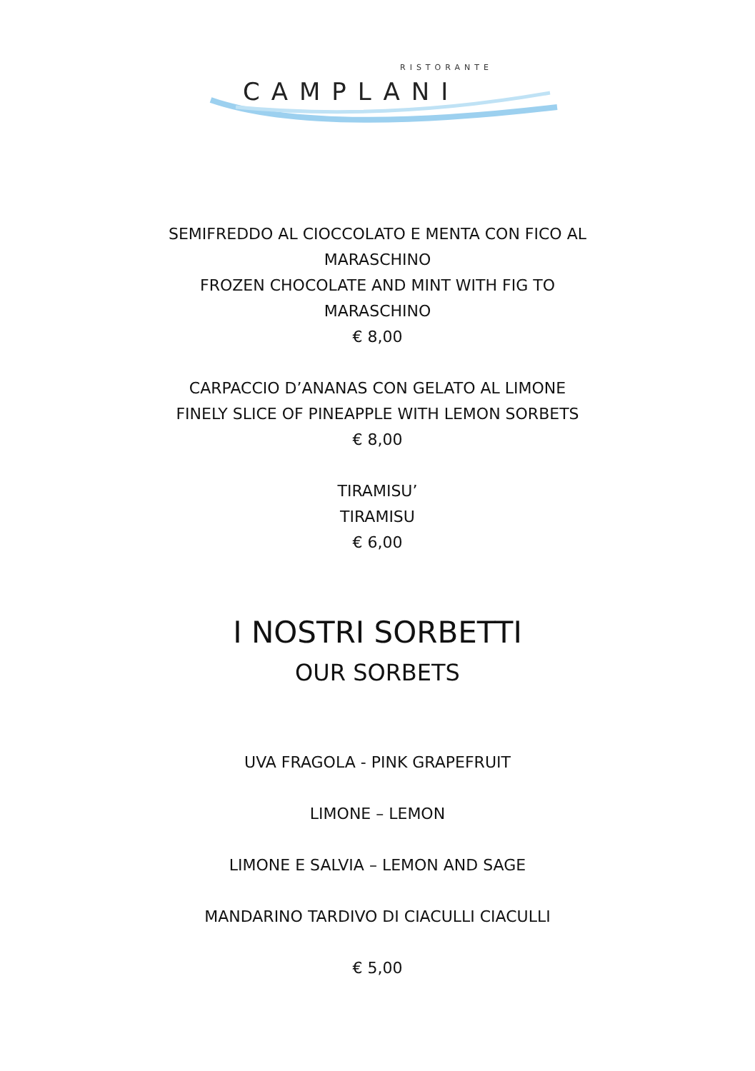RISTORANTE
CAMPLANI
SEMIFREDDO AL CIOCCOLATO E MENTA CON FICO AL
MARASCHINO
FROZEN CHOCOLATE AND MINT WITH FIG TO
MARASCHINO
€ 8,00
CARPACCIO D’ANANAS CON GELATO AL LIMONE
FINELY SLICE OF PINEAPPLE WITH LEMON SORBETS
€ 8,00
TIRAMISU’
TIRAMISU
€ 6,00
I NOSTRI SORBETTI
OUR SORBETS
UVA FRAGOLA - PINK GRAPEFRUIT
LIMONE – LEMON
LIMONE E SALVIA – LEMON AND SAGE
MANDARINO TARDIVO DI CIACULLI CIACULLI
€ 5,00